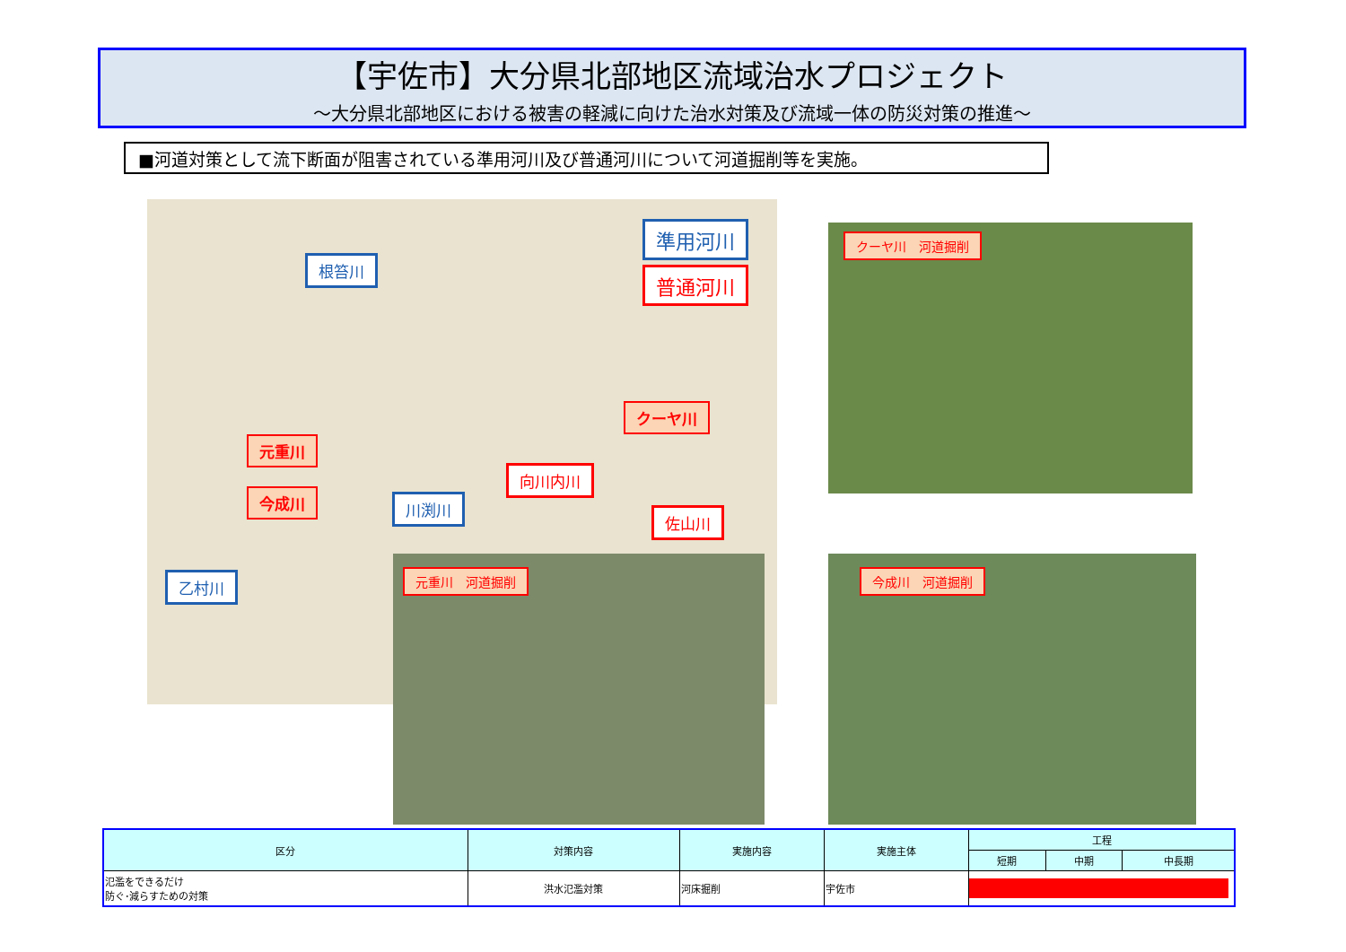【宇佐市】大分県北部地区流域治水プロジェクト
～大分県北部地区における被害の軽減に向けた治水対策及び流域一体の防災対策の推進～
■河道対策として流下断面が阻害されている準用河川及び普通河川について河道掘削等を実施。
準用河川
普通河川
根笞川
クーヤ川
元重川
向川内川
今成川 川渕川
佐山川
乙村川
クーヤ川　河道掘削
元重川　河道掘削 今成川　河道掘削
| 区分 | 対策内容 | 実施内容 | 実施主体 | 工程 | | |
| --- | --- | --- | --- | --- | --- | --- |
| | | | | 短期 | 中期 | 中長期 |
| 氾濫をできるだけ 防ぐ･減らすための対策 | 洪水氾濫対策 | 河床掘削 | 宇佐市 | | | |